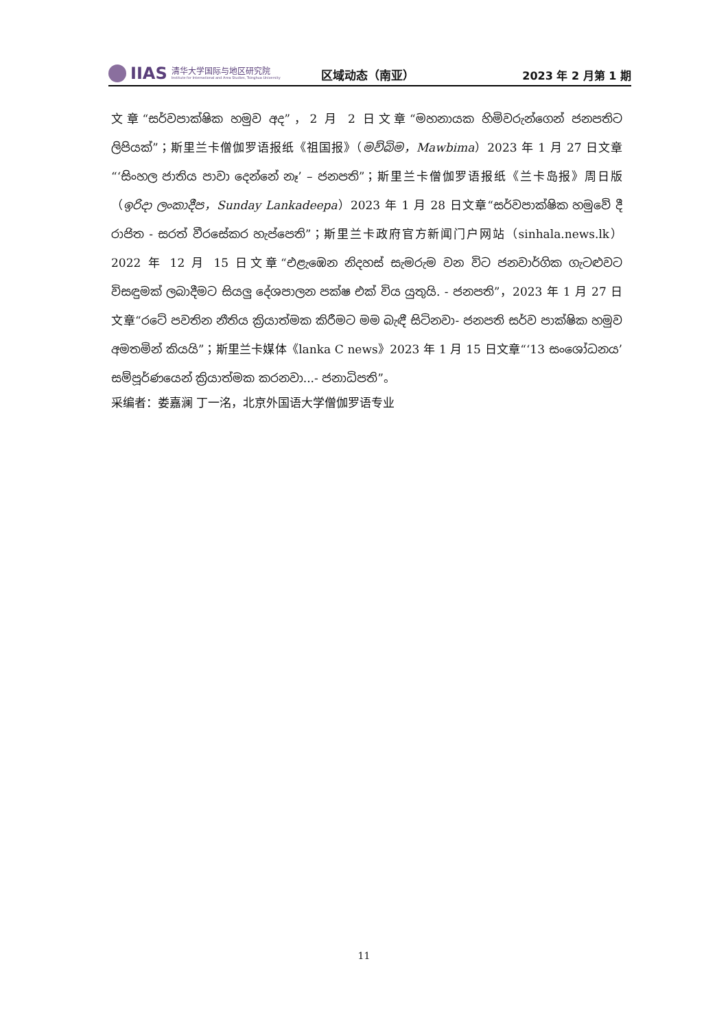IIAS
清华大学国际与地区研究院
Institute for International and Area Studies, Tsinghua University
区域动态（南亚）
2023 年 2 月第 1 期
文章“සර්වපාක්ෂික හමුව අද”，2 月 2 日文章“මහනායක හිමිවරුන්ගෙන් ජනපතිට ලිපියක්”；斯里兰卡僧伽罗语报纸《祖国报》（මව්බිම，Mawbima）2023 年 1 月 27 日文章“‘සිංහල ජාතිය පාවා දෙන්නේ නෑ’ – ජනපති”；斯里兰卡僧伽罗语报纸《兰卡岛报》周日版（ඉරිදා ලංකාදීප，Sunday Lankadeepa）2023 年 1 月 28 日文章“සර්වපාක්ෂික හමුවේ දී රාජිත - සරත් වීරසේකර හැප්පෙති”；斯里兰卡政府官方新闻门户网站（sinhala.news.lk）2022 年 12 月 15 日文章“එළැඹෙන නිදහස් සැමරුම වන විට ජනවාර්ගික ගැටළුවට විසඳුමක් ලබාදීමට සියලු දේශපාලන පක්ෂ එක් විය යුතුයි. - ජනපති”，2023 年 1 月 27 日文章“රටේ පවතින නීතිය ක්‍රියාත්මක කිරීමට මම බැඳී සිටිනවා- ජනපති සර්ව පාක්ෂික හමුව අමතමින් කියයි”；斯里兰卡媒体《lanka C news》2023 年 1 月 15 日文章“‘13 සංශෝධනය’ සම්පූර්ණයෙන් ක්‍රියාත්මක කරනවා...- ජනාධිපති”。
采编者：娄嘉澜 丁一洺，北京外国语大学僧伽罗语专业
11